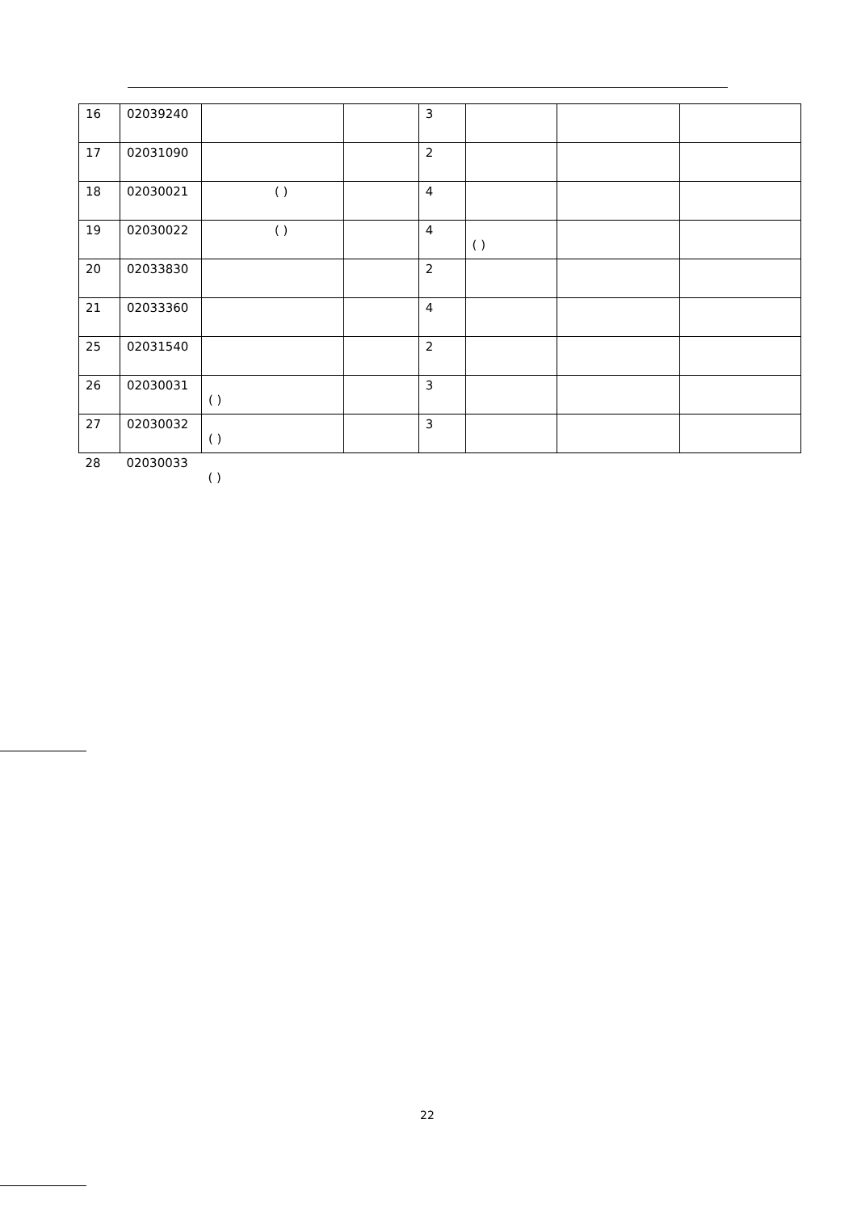| 16 | 02039240 | | | 3 | | | |
| 17 | 02031090 | | | 2 | | | |
| 18 | 02030021 | ( ) | | 4 | | | |
| 19 | 02030022 | ( ) | | 4 | ( ) | | |
| 20 | 02033830 | | | 2 | | | |
| 21 | 02033360 | | | 4 | | | |
| 25 | 02031540 | | | 2 | | | |
| 26 | 02030031 | ( ) | | 3 | | | |
| 27 | 02030032 | ( ) | | 3 | | | |
| 28 | 02030033 | ( ) | | | | | |
22